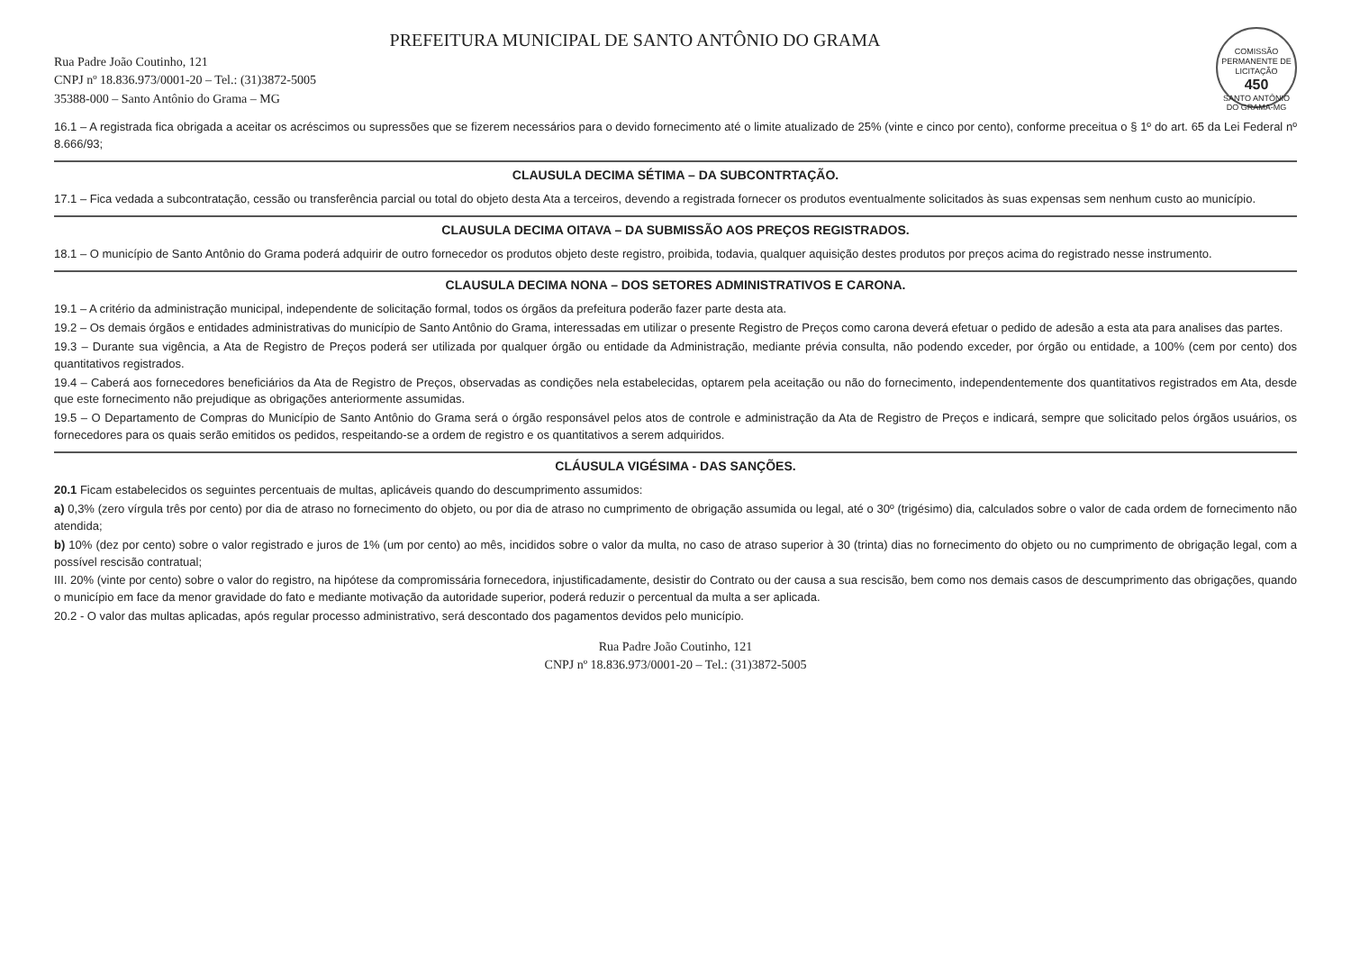COMISSÃO PERMANENTE DE LICITAÇÃO
450
SANTO ANTÔNIO DO GRAMA-MG
PREFEITURA MUNICIPAL DE SANTO ANTÔNIO DO GRAMA
Rua Padre João Coutinho, 121
CNPJ nº 18.836.973/0001-20 – Tel.: (31)3872-5005
35388-000 – Santo Antônio do Grama – MG
16.1 – A registrada fica obrigada a aceitar os acréscimos ou supressões que se fizerem necessários para o devido fornecimento até o limite atualizado de 25% (vinte e cinco por cento), conforme preceitua o § 1º do art. 65 da Lei Federal nº 8.666/93;
CLAUSULA DECIMA SÉTIMA – DA SUBCONTRTAÇÃO.
17.1 – Fica vedada a subcontratação, cessão ou transferência parcial ou total do objeto desta Ata a terceiros, devendo a registrada fornecer os produtos eventualmente solicitados às suas expensas sem nenhum custo ao município.
CLAUSULA DECIMA OITAVA – DA SUBMISSÃO AOS PREÇOS REGISTRADOS.
18.1 – O município de Santo Antônio do Grama poderá adquirir de outro fornecedor os produtos objeto deste registro, proibida, todavia, qualquer aquisição destes produtos por preços acima do registrado nesse instrumento.
CLAUSULA DECIMA NONA – DOS SETORES ADMINISTRATIVOS E CARONA.
19.1 – A critério da administração municipal, independente de solicitação formal, todos os órgãos da prefeitura poderão fazer parte desta ata.
19.2 – Os demais órgãos e entidades administrativas do município de Santo Antônio do Grama, interessadas em utilizar o presente Registro de Preços como carona deverá efetuar o pedido de adesão a esta ata para analises das partes.
19.3 – Durante sua vigência, a Ata de Registro de Preços poderá ser utilizada por qualquer órgão ou entidade da Administração, mediante prévia consulta, não podendo exceder, por órgão ou entidade, a 100% (cem por cento) dos quantitativos registrados.
19.4 – Caberá aos fornecedores beneficiários da Ata de Registro de Preços, observadas as condições nela estabelecidas, optarem pela aceitação ou não do fornecimento, independentemente dos quantitativos registrados em Ata, desde que este fornecimento não prejudique as obrigações anteriormente assumidas.
19.5 – O Departamento de Compras do Município de Santo Antônio do Grama será o órgão responsável pelos atos de controle e administração da Ata de Registro de Preços e indicará, sempre que solicitado pelos órgãos usuários, os fornecedores para os quais serão emitidos os pedidos, respeitando-se a ordem de registro e os quantitativos a serem adquiridos.
CLÁUSULA VIGÉSIMA - DAS SANÇÕES.
20.1 Ficam estabelecidos os seguintes percentuais de multas, aplicáveis quando do descumprimento assumidos:
a) 0,3% (zero vírgula três por cento) por dia de atraso no fornecimento do objeto, ou por dia de atraso no cumprimento de obrigação assumida ou legal, até o 30º (trigésimo) dia, calculados sobre o valor de cada ordem de fornecimento não atendida;
b) 10% (dez por cento) sobre o valor registrado e juros de 1% (um por cento) ao mês, incididos sobre o valor da multa, no caso de atraso superior à 30 (trinta) dias no fornecimento do objeto ou no cumprimento de obrigação legal, com a possível rescisão contratual;
III. 20% (vinte por cento) sobre o valor do registro, na hipótese da compromissária fornecedora, injustificadamente, desistir do Contrato ou der causa a sua rescisão, bem como nos demais casos de descumprimento das obrigações, quando o município em face da menor gravidade do fato e mediante motivação da autoridade superior, poderá reduzir o percentual da multa a ser aplicada.
20.2 - O valor das multas aplicadas, após regular processo administrativo, será descontado dos pagamentos devidos pelo município.
Rua Padre João Coutinho, 121
CNPJ nº 18.836.973/0001-20 – Tel.: (31)3872-5005